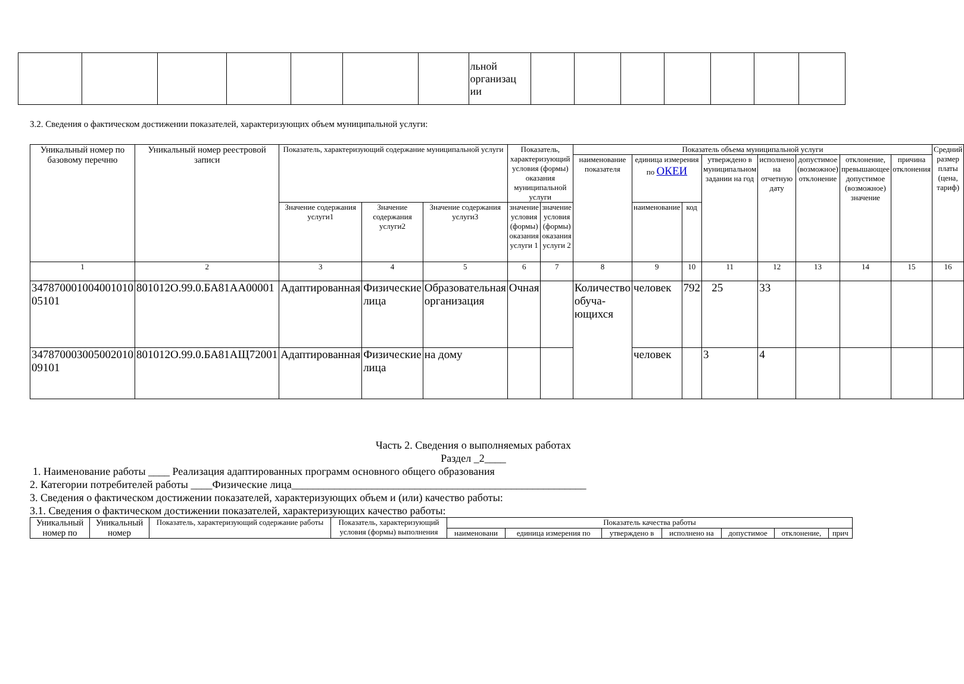| | | | | | | | льной организац ии | | | | | | | |
3.2. Сведения о фактическом достижении показателей, характеризующих объем муниципальной услуги:
| Уникальный номер по базовому перечню | Уникальный номер реестровой записи | Показатель, характеризующий содержание муниципальной услуги | | | Показатель, характеризующий условия (формы) оказания муниципальной услуги | | Показатель объема муниципальной услуги | | | | | | | | Средний размер платы (цена, тариф) |
| --- | --- | --- | --- | --- | --- | --- | --- | --- | --- | --- | --- | --- | --- | --- | --- |
| | | | | | | | наименование показателя | единица измерения по ОКЕИ | | утверждено в муниципальном задании на год | исполнено на отчетную дату | допустимое (возможное) отклонение | отклонение, превышающее допустимое (возможное) значение | причина отклонения | |
| | | Значение содержания услуги1 | Значение содержания услуги2 | Значение содержания услуги3 | значение условия (формы) оказания услуги 1 | значение условия (формы) оказания услуги 2 | | наименование | код | | | | | | |
| 1 | 2 | 3 | 4 | 5 | 6 | 7 | 8 | 9 | 10 | 11 | 12 | 13 | 14 | 15 | 16 |
| 347870001004001010 05101 | 801012О.99.0.БА81АА00001 | Адаптированная | Физические лица | Образовательная организация | Очная | | Количество обуча-ющихся | человек | 792 | 25 | 33 | | | | |
| 347870003005002010 09101 | 801012О.99.0.БА81АЩ72001 | Адаптированная | Физические лица | на дому | | | | человек | | 3 | 4 | | | | |
Часть 2. Сведения о выполняемых работах
Раздел _2____
1. Наименование работы ____ Реализация адаптированных программ основного общего образования
2. Категории потребителей работы ____Физические лица_______________________________________________________
3. Сведения о фактическом достижении показателей, характеризующих объем и (или) качество работы:
3.1. Сведения о фактическом достижении показателей, характеризующих качество работы:
| Уникальный номер по | Уникальный номер | Показатель, характеризующий содержание работы | Показатель, характеризующий условия (формы) выполнения | Показатель качества работы | | | | | | |
| --- | --- | --- | --- | --- | --- | --- | --- | --- | --- | --- |
| | | | | наименовани | единица измерения по | утверждено в | исполнено на | допустимое | отклонение, | прич |